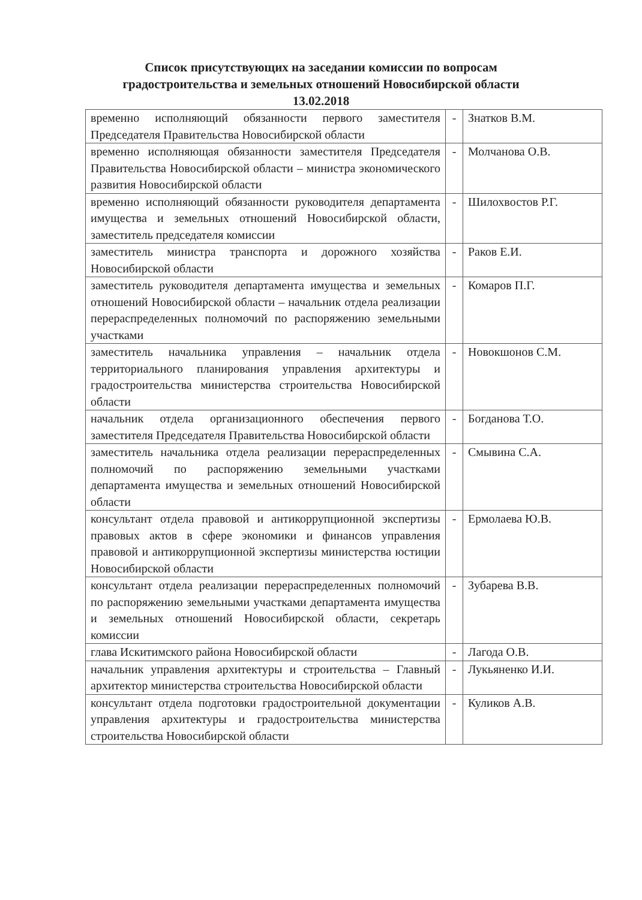Список присутствующих на заседании комиссии по вопросам
градостроительства и земельных отношений Новосибирской области
13.02.2018
| временно исполняющий обязанности первого заместителя Председателя Правительства Новосибирской области | - | Знатков В.М. |
| временно исполняющая обязанности заместителя Председателя Правительства Новосибирской области – министра экономического развития Новосибирской области | - | Молчанова О.В. |
| временно исполняющий обязанности руководителя департамента имущества и земельных отношений Новосибирской области, заместитель председателя комиссии | - | Шилохвостов Р.Г. |
| заместитель министра транспорта и дорожного хозяйства Новосибирской области | - | Раков Е.И. |
| заместитель руководителя департамента имущества и земельных отношений Новосибирской области – начальник отдела реализации перераспределенных полномочий по распоряжению земельными участками | - | Комаров П.Г. |
| заместитель начальника управления – начальник отдела территориального планирования управления архитектуры и градостроительства министерства строительства Новосибирской области | - | Новокшонов С.М. |
| начальник отдела организационного обеспечения первого заместителя Председателя Правительства Новосибирской области | - | Богданова Т.О. |
| заместитель начальника отдела реализации перераспределенных полномочий по распоряжению земельными участками департамента имущества и земельных отношений Новосибирской области | - | Смывина С.А. |
| консультант отдела правовой и антикоррупционной экспертизы правовых актов в сфере экономики и финансов управления правовой и антикоррупционной экспертизы министерства юстиции Новосибирской области | - | Ермолаева Ю.В. |
| консультант отдела реализации перераспределенных полномочий по распоряжению земельными участками департамента имущества и земельных отношений Новосибирской области, секретарь комиссии | - | Зубарева В.В. |
| глава Искитимского района Новосибирской области | - | Лагода О.В. |
| начальник управления архитектуры и строительства – Главный архитектор министерства строительства Новосибирской области | - | Лукьяненко И.И. |
| консультант отдела подготовки градостроительной документации управления архитектуры и градостроительства министерства строительства Новосибирской области | - | Куликов А.В. |